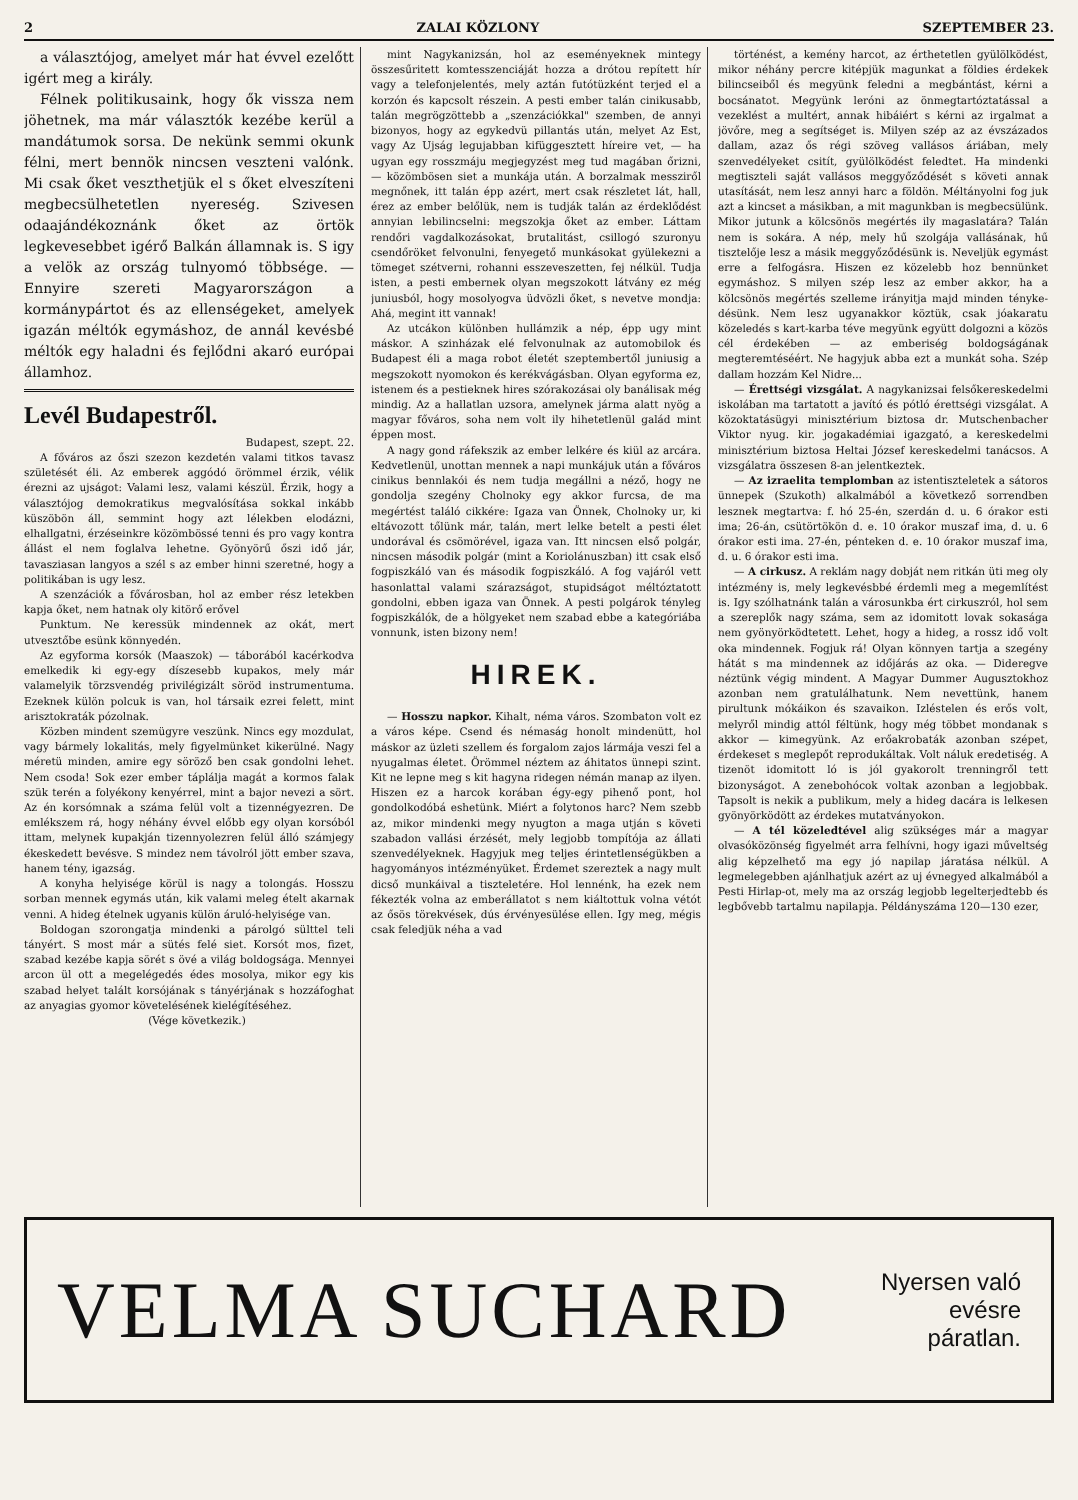2 ZALAI KÖZLONY SZEPTEMBER 23.
a választójog, amelyet már hat évvel ezelőtt igért meg a király.
Félnek politikusaink, hogy ők vissza nem jöhetnek, ma már választók kezébe kerül a mandátumok sorsa. De nekünk semmi okunk félni, mert bennök nincsen veszteni valónk. Mi csak őket veszthetjük el s őket elveszíteni megbecsülhetetlen nyereség. Szivesen odaajándékoznánk őket az örtök legkevesebbet igérő Balkán államnak is. S igy a velök az ország tulnyomó többsége. — Ennyire szereti Magyarországon a kormánypártot és az ellenségeket, amelyek igazán méltók egymáshoz, de annál kevésbé méltók egy haladni és fejlődni akaró európai államhoz.
Levél Budapestről.
Budapest, szept. 22.
A főváros az őszi szezon kezdetén valami titkos tavasz születését éli. Az emberek aggódó örömmel érzik, vélik érezni az ujságot: Valami lesz, valami készül. Érzik, hogy a választójog demokratikus megvalósítása sokkal inkább küszöbön áll, semmint hogy azt lélekben elodázni, elhallgatni, érzéseinkre közömbössé tenni és pro vagy kontra állást el nem foglalva lehetne. Gyönyörű őszi idő jár, tavasziasan langyos a szél s az ember hinni szeretné, hogy a politikában is ugy lesz.
A szenzációk a fővárosban, hol az ember rész letekben kapja őket, nem hatnak oly kitörő erővel
Punktum. Ne keressük mindennek az okát, mert utvesztőbe esünk könnyedén.
Az egyforma korsók (Maaszok) — táborából kacérkodva emelkedik ki egy-egy díszesebb kupakos, mely már valamelyik törzsvendég privilégizált söröd instrumentuma. Ezeknek külön polcuk is van, hol társaik ezrei felett, mint arisztokraták pózolnak.
Közben mindent szemügyre veszünk. Nincs egy mozdulat, vagy bármely lokalitás, mely figyelmünket kikerülné. Nagy méretü minden, amire egy söröző ben csak gondolni lehet. Nem csoda! Sok ezer ember táplálja magát a kormos falak szük terén a folyékony kenyérrel, mint a bajor nevezi a sört. Az én korsómnak a száma felül volt a tizennégyezren. De emlékszem rá, hogy néhány évvel előbb egy olyan korsóból ittam, melynek kupakján tizennyolezren felül álló számjegy ékeskedett bevésve. S mindez nem távolról jött ember szava, hanem tény, igazság.
A konyha helyisége körül is nagy a tolongás. Hosszu sorban mennek egymás után, kik valami meleg ételt akarnak venni. A hideg ételnek ugyanis külön áruló-helyisége van.
Boldogan szorongatja mindenki a párolgó sülttel teli tányért. S most már a sütés felé siet. Korsót mos, fizet, szabad kezébe kapja sörét s övé a világ boldogsága. Mennyei arcon ül ott a megelégedés édes mosolya, mikor egy kis szabad helyet talált korsójának s tányérjának s hozzáfoghat az anyagias gyomor követelésének kielégítéséhez.
(Vége következik.)
mint Nagykanizsán, hol az eseményeknek mintegy összesűritett komtesszenciáját hozza a drótou repített hír vagy a telefonjelentés, mely aztán futótüzként terjed el a korzón és kapcsolt részein. A pesti ember talán cinikusabb, talán megrögzöttebb a „szenzációkkal" szemben, de annyi bizonyos, hogy az egykedvü pillantás után, melyet Az Est, vagy Az Ujság legujabban kifüggesztett híreire vet, — ha ugyan egy rosszmáju megjegyzést meg tud magában őrizni, — közömbösen siet a munkája után. A borzalmak messziről megnőnek, itt talán épp azért, mert csak részletet lát, hall, érez az ember belőlük, nem is tudják talán az érdeklődést annyian lebilincselni: megszokja őket az ember. Láttam rendőri vagdalkozásokat, brutalitást, csillogó szuronyu csendőröket felvonulni, fenyegető munkásokat gyülekezni a tömeget szétverni, rohanni esszeveszetten, fej nélkül. Tudja isten, a pesti embernek olyan megszokott látvány ez még juniusból, hogy mosolyogva üdvözli őket, s nevetve mondja: Ahá, megint itt vannak!
Az utcákon különben hullámzik a nép, épp ugy mint máskor. A szinházak elé felvonulnak az automobilok és Budapest éli a maga robot életét szeptembertől juniusig a megszokott nyomokon és kerékvágásban. Olyan egyforma ez, istenem és a pestieknek hires szórakozásai oly banálisak még mindig. Az a hallatlan uzsora, amelynek járma alatt nyög a magyar főváros, soha nem volt ily hihetetlenül galád mint éppen most.
A nagy gond ráfekszik az ember lelkére és kiül az arcára. Kedvetlenül, unottan mennek a napi munkájuk után a főváros cinikus bennlakói és nem tudja megállni a néző, hogy ne gondolja szegény Cholnoky egy akkor furcsa, de ma megértést találó cikkére: Igaza van Önnek, Cholnoky ur, ki eltávozott tőlünk már, talán, mert lelke betelt a pesti élet undorával és csömörével, igaza van. Itt nincsen első polgár, nincsen második polgár (mint a Koriolánuszban) itt csak első fogpiszkáló van és második fogpiszkáló. A fog vajáról vett hasonlattal valami szárazságot, stupidságot méltóztatott gondolni, ebben igaza van Önnek. A pesti polgárok tényleg fogpiszkálók, de a hölgyeket nem szabad ebbe a kategóriába vonnunk, isten bizony nem!
HIREK.
— Hosszu napkor. Kihalt, néma város. Szombaton volt ez a város képe. Csend és némaság honolt mindenütt, hol máskor az üzleti szellem és forgalom zajos lármája veszi fel a nyugalmas életet. Örömmel néztem az áhitatos ünnepi szint. Kit ne lepne meg s kit hagyna ridegen némán manap az ilyen. Hiszen ez a harcok korában égy-egy pihenő pont, hol gondolkodóbá eshetünk. Miért a folytonos harc? Nem szebb az, mikor mindenki megy nyugton a maga utján s követi szabadon vallási érzését, mely legjobb tompítója az állati szenvedélyeknek. Hagyjuk meg teljes érintetlenségükben a hagyományos intézményüket. Érdemet szereztek a nagy mult dicső munkáival a tiszteletére. Hol lennénk, ha ezek nem fékezték volna az emberállatot s nem kiáltottuk volna vétót az ősös törekvések, dús érvényesülése ellen. Igy meg, mégis csak feledjük néha a vad
történést, a kemény harcot, az érthetetlen gyülölködést, mikor néhány percre kitépjük magunkat a földies érdekek bilincseiből és megyünk feledni a megbántást, kérni a bocsánatot. Megyünk leróni az önmegtartóztatással a vezeklést a multért, annak hibáiért s kérni az irgalmat a jövőre, meg a segítséget is. Milyen szép az az évszázados dallam, azaz ős régi szöveg vallásos áriában, mely szenvedélyeket csitít, gyülölködést feledtet. Ha mindenki megtiszteli saját vallásos meggyőződését s követi annak utasítását, nem lesz annyi harc a földön. Méltányolni fog juk azt a kincset a másikban, a mit magunkban is megbecsülünk. Mikor jutunk a kölcsönös megértés ily magaslatára? Talán nem is sokára. A nép, mely hű szolgája vallásának, hű tisztelője lesz a másik meggyőződésünk is. Neveljük egymást erre a felfogásra. Hiszen ez közelebb hoz bennünket egymáshoz. S milyen szép lesz az ember akkor, ha a kölcsönös megértés szelleme irányitja majd minden tényke­désünk. Nem lesz ugyanakkor köztük, csak jóakaratu közeledés s kart-karba téve megyünk együtt dolgozni a közös cél érdekében — az emberiség boldogságának megteremtéséért. Ne hagyjuk abba ezt a munkát soha. Szép dallam hozzám Kel Nidre...
— Érettségi vizsgálat. A nagykanizsai felsőkereskedelmi iskolában ma tartatott a javító és pótló érettségi vizsgálat. A közoktatásügyi minisztérium biztosa dr. Mutschenbacher Viktor nyug. kir. jogakadémiai igazgató, a kereskedelmi minisztérium biztosa Heltai József kereskedelmi tanácsos. A vizsgálatra összesen 8-an jelentkeztek.
— Az izraelita templomban az istentiszteletek a sátoros ünnepek (Szukoth) alkalmából a következő sorrendben lesznek megtartva: f. hó 25-én, szerdán d. u. 6 órakor esti ima; 26-án, csütörtökön d. e. 10 órakor muszaf ima, d. u. 6 órakor esti ima. 27-én, pénteken d. e. 10 órakor muszaf ima, d. u. 6 órakor esti ima.
— A cirkusz. A reklám nagy dobját nem ritkán üti meg oly intézmény is, mely legkevésbbé érdemli meg a megemlítést is. Igy szólhatnánk talán a városunkba ért cirkuszról, hol sem a szereplők nagy száma, sem az idomitott lovak sokasága nem gyönyörködtetett. Lehet, hogy a hideg, a rossz idő volt oka mindennek. Fogjuk rá! Olyan könnyen tartja a szegény hátát s ma mindennek az időjárás az oka. — Dideregve néztünk végig mindent. A Magyar Dummer Augusztokhoz azonban nem gratulálhatunk. Nem nevettünk, hanem pirultunk mókáikon és szavaikon. Izléstelen és erős volt, melyről mindig attól féltünk, hogy még többet mondanak s akkor — kimegyünk. Az erőakrobaták azonban szépet, érdekeset s meglepőt reprodukáltak. Volt náluk eredetiség. A tizenöt idomitott ló is jól gyakorolt trenningről tett bizonyságot. A zenebohócok voltak azonban a legjobbak. Tapsolt is nekik a publikum, mely a hideg dacára is lelkesen gyönyörködött az érdekes mutatványokon.
— A tél közeledtével alig szükséges már a magyar olvasóközönség figyelmét arra felhívni, hogy igazi műveltség alig képzelhető ma egy jó napilap járatása nélkül. A legmelegebben ajánlhatjuk azért az uj évnegyed alkalmából a Pesti Hirlap-ot, mely ma az ország legjobb legelterjedtebb és legbővebb tartalmu napilapja. Példányszáma 120—130 ezer,
VELMA SUCHARD Nyersen való
evésre
páratlan.